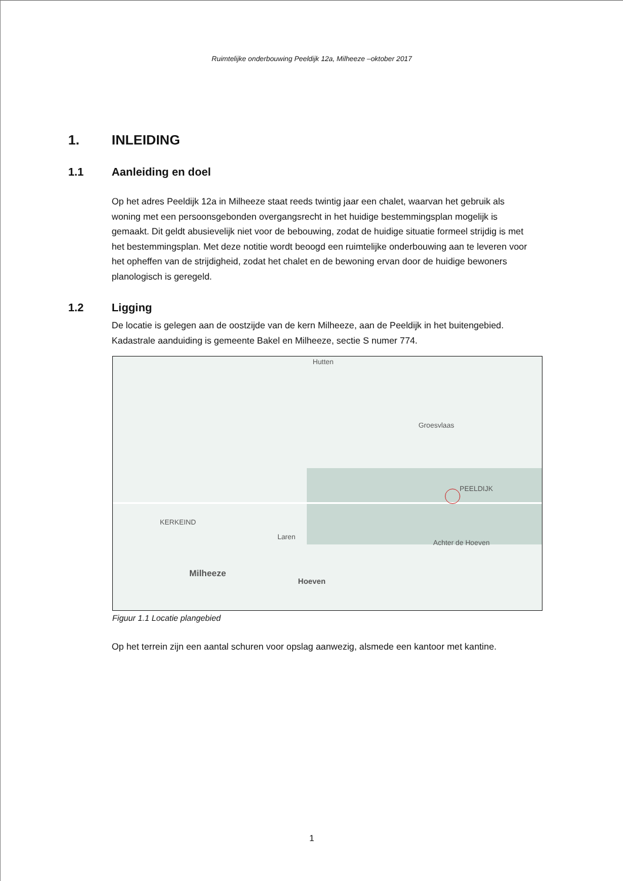Ruimtelijke onderbouwing Peeldijk 12a, Milheeze –oktober 2017
1. INLEIDING
1.1 Aanleiding en doel
Op het adres Peeldijk 12a in Milheeze staat reeds twintig jaar een chalet, waarvan het gebruik als woning met een persoonsgebonden overgangsrecht in het huidige bestemmingsplan mogelijk is gemaakt. Dit geldt abusievelijk niet voor de bebouwing, zodat de huidige situatie formeel strijdig is met het bestemmingsplan. Met deze notitie wordt beoogd een ruimtelijke onderbouwing aan te leveren voor het opheffen van de strijdigheid, zodat het chalet en de bewoning ervan door de huidige bewoners planologisch is geregeld.
1.2 Ligging
De locatie is gelegen aan de oostzijde van de kern Milheeze, aan de Peeldijk in het buitengebied. Kadastrale aanduiding is gemeente Bakel en Milheeze, sectie S numer 774.
PEELDIJK
Groesvlaas
Laren
Achter de Hoeven
KERKEIND
Milheeze
Hoeven
Hutten
Figuur 1.1 Locatie plangebied
Op het terrein zijn een aantal schuren voor opslag aanwezig, alsmede een kantoor met kantine.
1